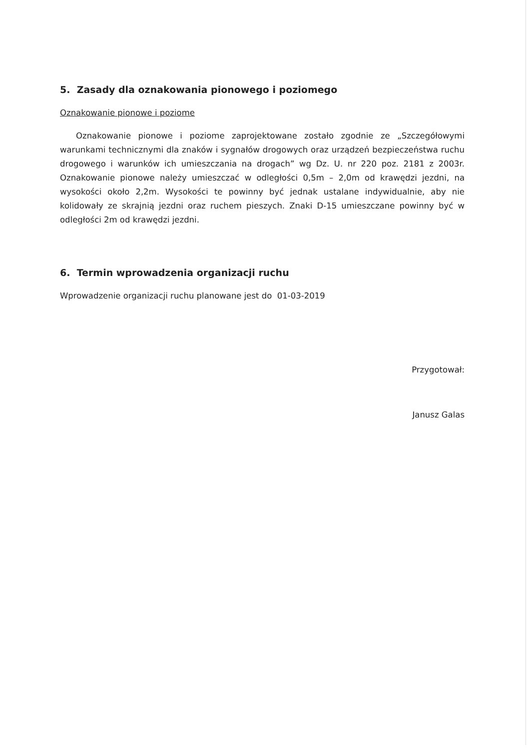5. Zasady dla oznakowania pionowego i poziomego
Oznakowanie pionowe i poziome
Oznakowanie pionowe i poziome zaprojektowane zostało zgodnie ze „Szczegółowymi warunkami technicznymi dla znaków i sygnałów drogowych oraz urządzeń bezpieczeństwa ruchu drogowego i warunków ich umieszczania na drogach” wg Dz. U. nr 220 poz. 2181 z 2003r. Oznakowanie pionowe należy umieszczać w odległości 0,5m – 2,0m od krawędzi jezdni, na wysokości około 2,2m. Wysokości te powinny być jednak ustalane indywidualnie, aby nie kolidowały ze skrajnią jezdni oraz ruchem pieszych. Znaki D-15 umieszczane powinny być w odległości 2m od krawędzi jezdni.
6. Termin wprowadzenia organizacji ruchu
Wprowadzenie organizacji ruchu planowane jest do 01-03-2019
Przygotował:
Janusz Galas